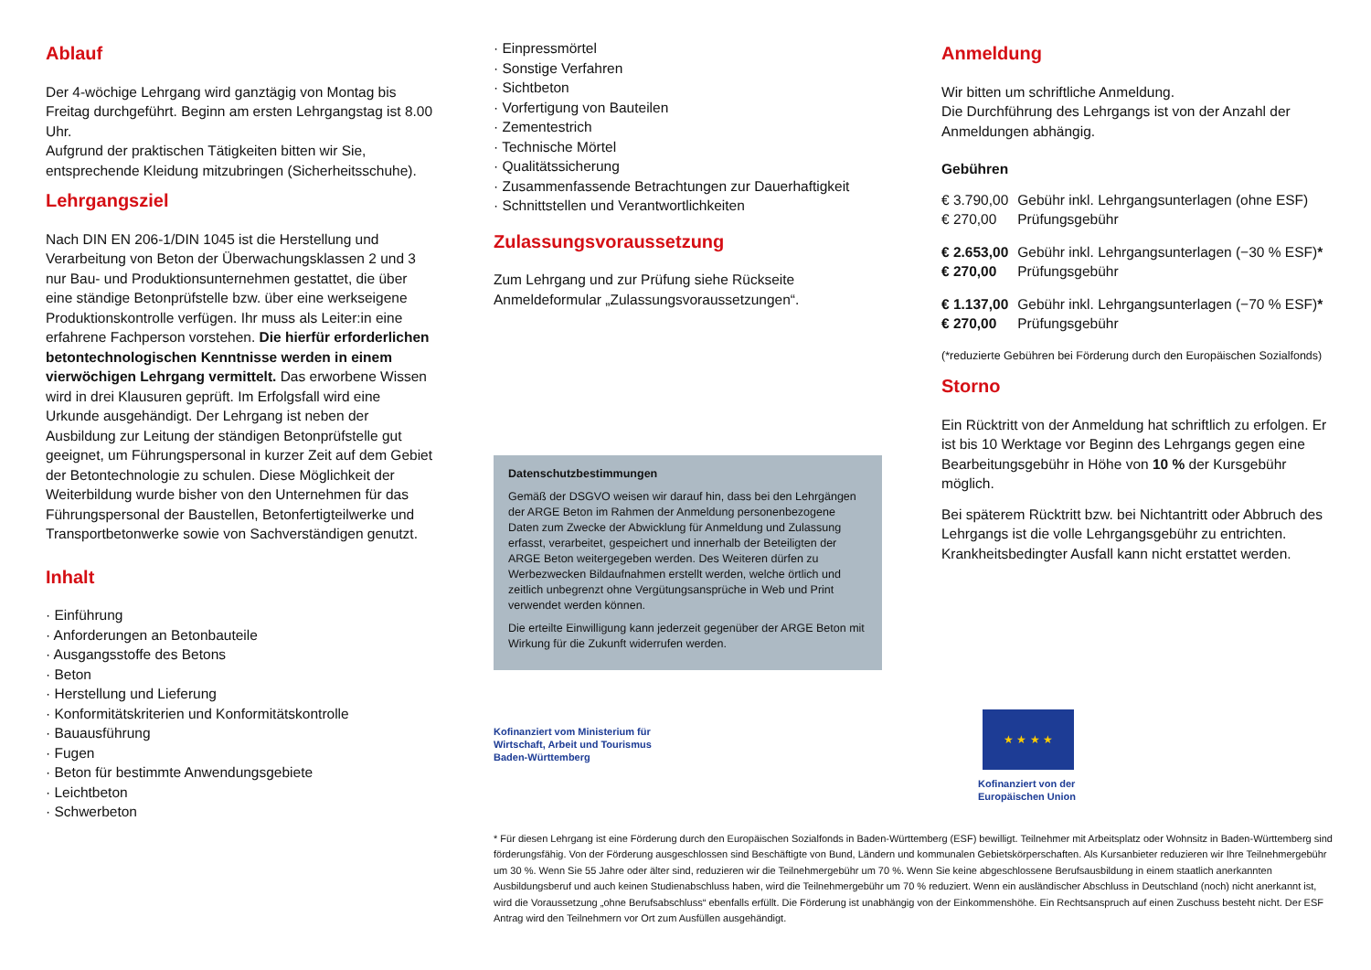Ablauf
Der 4-wöchige Lehrgang wird ganztägig von Montag bis Freitag durchgeführt. Beginn am ersten Lehrgangstag ist 8.00 Uhr.
Aufgrund der praktischen Tätigkeiten bitten wir Sie, entsprechende Kleidung mitzubringen (Sicherheitsschuhe).
Lehrgangsziel
Nach DIN EN 206-1/DIN 1045 ist die Herstellung und Verarbeitung von Beton der Überwachungsklassen 2 und 3 nur Bau- und Produktionsunternehmen gestattet, die über eine ständige Betonprüfstelle bzw. über eine werkseigene Produktionskontrolle verfügen. Ihr muss als Leiter:in eine erfahrene Fachperson vorstehen. Die hierfür erforderlichen betontechnologischen Kenntnisse werden in einem vierwöchigen Lehrgang vermittelt. Das erworbene Wissen wird in drei Klausuren geprüft. Im Erfolgsfall wird eine Urkunde ausgehändigt. Der Lehrgang ist neben der Ausbildung zur Leitung der ständigen Betonprüfstelle gut geeignet, um Führungspersonal in kurzer Zeit auf dem Gebiet der Betontechnologie zu schulen. Diese Möglichkeit der Weiterbildung wurde bisher von den Unternehmen für das Führungspersonal der Baustellen, Betonfertigteilwerke und Transportbetonwerke sowie von Sachverständigen genutzt.
Inhalt
· Einführung
· Anforderungen an Betonbauteile
· Ausgangsstoffe des Betons
· Beton
· Herstellung und Lieferung
· Konformitätskriterien und Konformitätskontrolle
· Bauausführung
· Fugen
· Beton für bestimmte Anwendungsgebiete
· Leichtbeton
· Schwerbeton
· Einpressmörtel
· Sonstige Verfahren
· Sichtbeton
· Vorfertigung von Bauteilen
· Zementestrich
· Technische Mörtel
· Qualitätssicherung
· Zusammenfassende Betrachtungen zur Dauerhaftigkeit
· Schnittstellen und Verantwortlichkeiten
Zulassungsvoraussetzung
Zum Lehrgang und zur Prüfung siehe Rückseite Anmeldeformular „Zulassungsvoraussetzungen“.
Datenschutzbestimmungen
Gemäß der DSGVO weisen wir darauf hin, dass bei den Lehrgängen der ARGE Beton im Rahmen der Anmeldung personenbezogene Daten zum Zwecke der Abwicklung für Anmeldung und Zulassung erfasst, verarbeitet, gespeichert und innerhalb der Beteiligten der ARGE Beton weitergegeben werden. Des Weiteren dürfen zu Werbezwecken Bildaufnahmen erstellt werden, welche örtlich und zeitlich unbegrenzt ohne Vergütungsansprüche in Web und Print verwendet werden können.
Die erteilte Einwilligung kann jederzeit gegenüber der ARGE Beton mit Wirkung für die Zukunft widerrufen werden.
Kofinanziert vom Ministerium für
Wirtschaft, Arbeit und Tourismus
Baden-Württemberg
Anmeldung
Wir bitten um schriftliche Anmeldung.
Die Durchführung des Lehrgangs ist von der Anzahl der Anmeldungen abhängig.
Gebühren
| € 3.790,00 | Gebühr inkl. Lehrgangsunterlagen (ohne ESF) |
| € 270,00 | Prüfungsgebühr |
| € 2.653,00 | Gebühr inkl. Lehrgangsunterlagen (−30 % ESF) * |
| € 270,00 | Prüfungsgebühr |
| € 1.137,00 | Gebühr inkl. Lehrgangsunterlagen (−70 % ESF) * |
| € 270,00 | Prüfungsgebühr |
(*reduzierte Gebühren bei Förderung durch den Europäischen Sozialfonds)
Storno
Ein Rücktritt von der Anmeldung hat schriftlich zu erfolgen. Er ist bis 10 Werktage vor Beginn des Lehrgangs gegen eine Bearbeitungsgebühr in Höhe von 10 % der Kursgebühr möglich.
Bei späterem Rücktritt bzw. bei Nichtantritt oder Abbruch des Lehrgangs ist die volle Lehrgangsgebühr zu entrichten. Krankheitsbedingter Ausfall kann nicht erstattet werden.
★ ★ ★ ★
Kofinanziert von der
Europäischen Union
* Für diesen Lehrgang ist eine Förderung durch den Europäischen Sozialfonds in Baden-Württemberg (ESF) bewilligt. Teilnehmer mit Arbeitsplatz oder Wohnsitz in Baden-Württemberg sind förderungsfähig. Von der Förderung ausgeschlossen sind Beschäftigte von Bund, Ländern und kommunalen Gebietskörperschaften. Als Kursanbieter reduzieren wir Ihre Teilnehmergebühr um 30 %. Wenn Sie 55 Jahre oder älter sind, reduzieren wir die Teilnehmergebühr um 70 %. Wenn Sie keine abgeschlossene Berufsausbildung in einem staatlich anerkannten Ausbildungsberuf und auch keinen Studienabschluss haben, wird die Teilnehmergebühr um 70 % reduziert. Wenn ein ausländischer Abschluss in Deutschland (noch) nicht anerkannt ist, wird die Voraussetzung „ohne Berufsabschluss“ ebenfalls erfüllt. Die Förderung ist unabhängig von der Einkommenshöhe. Ein Rechtsanspruch auf einen Zuschuss besteht nicht. Der ESF Antrag wird den Teilnehmern vor Ort zum Ausfüllen ausgehändigt.